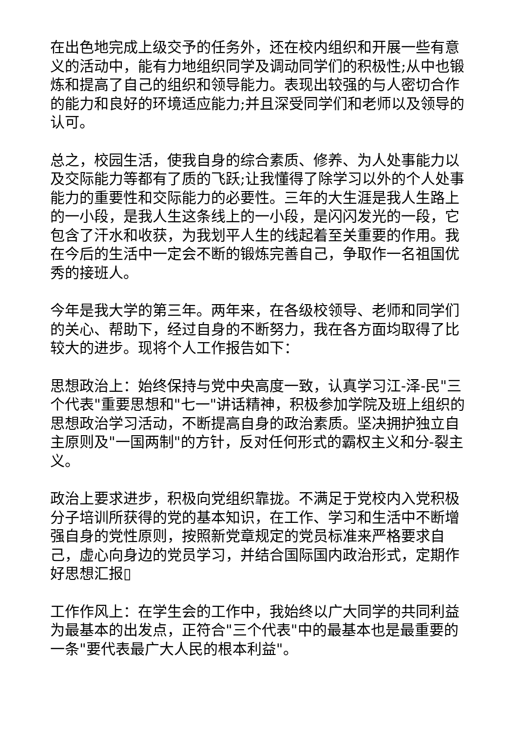在出色地完成上级交予的任务外，还在校内组织和开展一些有意义的活动中，能有力地组织同学及调动同学们的积极性;从中也锻炼和提高了自己的组织和领导能力。表现出较强的与人密切合作的能力和良好的环境适应能力;并且深受同学们和老师以及领导的认可。
总之，校园生活，使我自身的综合素质、修养、为人处事能力以及交际能力等都有了质的飞跃;让我懂得了除学习以外的个人处事能力的重要性和交际能力的必要性。三年的大生涯是我人生路上的一小段，是我人生这条线上的一小段，是闪闪发光的一段，它包含了汗水和收获，为我划平人生的线起着至关重要的作用。我在今后的生活中一定会不断的锻炼完善自己，争取作一名祖国优秀的接班人。
今年是我大学的第三年。两年来，在各级校领导、老师和同学们的关心、帮助下，经过自身的不断努力，我在各方面均取得了比较大的进步。现将个人工作报告如下：
思想政治上：始终保持与党中央高度一致，认真学习江-泽-民"三个代表"重要思想和"七一"讲话精神，积极参加学院及班上组织的思想政治学习活动，不断提高自身的政治素质。坚决拥护独立自主原则及"一国两制"的方针，反对任何形式的霸权主义和分-裂主义。
政治上要求进步，积极向党组织靠拢。不满足于党校内入党积极分子培训所获得的党的基本知识，在工作、学习和生活中不断增强自身的党性原则，按照新党章规定的党员标准来严格要求自己，虚心向身边的党员学习，并结合国际国内政治形式，定期作好思想汇报▯
工作作风上：在学生会的工作中，我始终以广大同学的共同利益为最基本的出发点，正符合"三个代表"中的最基本也是最重要的一条"要代表最广大人民的根本利益"。